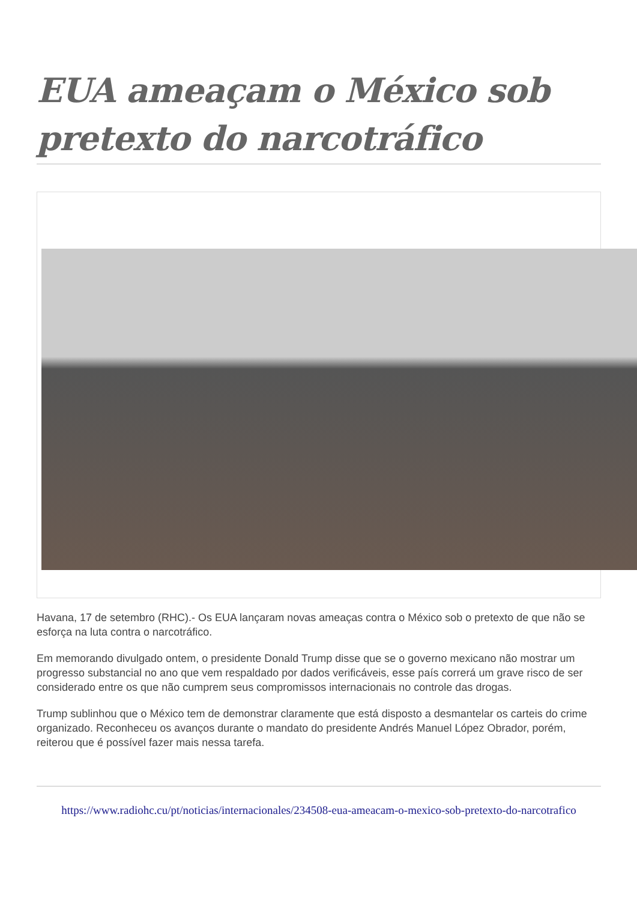EUA ameaçam o México sob pretexto do narcotráfico
Havana, 17 de setembro (RHC).- Os EUA lançaram novas ameaças contra o México sob o pretexto de que não se esforça na luta contra o narcotráfico.
Em memorando divulgado ontem, o presidente Donald Trump disse que se o governo mexicano não mostrar um progresso substancial no ano que vem respaldado por dados verificáveis, esse país correrá um grave risco de ser considerado entre os que não cumprem seus compromissos internacionais no controle das drogas.
Trump sublinhou que o México tem de demonstrar claramente que está disposto a desmantelar os carteis do crime organizado. Reconheceu os avanços durante o mandato do presidente Andrés Manuel López Obrador, porém, reiterou que é possível fazer mais nessa tarefa.
https://www.radiohc.cu/pt/noticias/internacionales/234508-eua-ameacam-o-mexico-sob-pretexto-do-narcotrafico